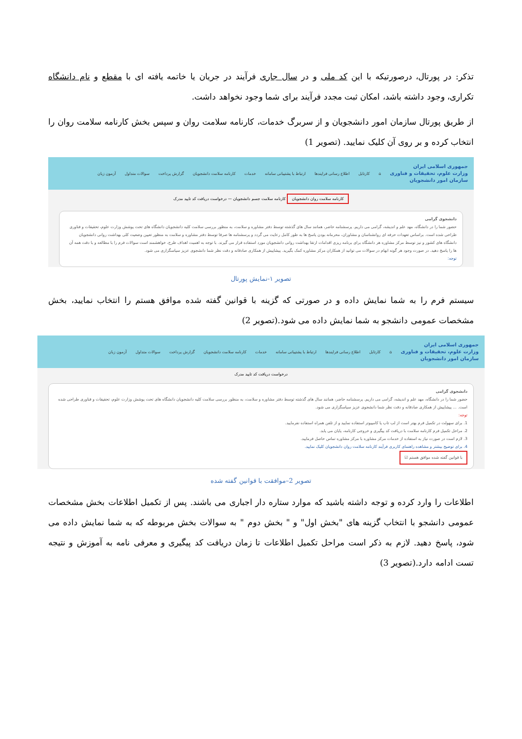تذکر: در پورتال، درصورتیکه با این کد ملی و در سال جاری فرآیند در جریان یا خاتمه یافته ای با مقطع و نام دانشگاه تکراری، وجود داشته باشد، امکان ثبت مجدد فرآیند برای شما وجود نخواهد داشت.
از طریق پورتال سازمان امور دانشجویان و از سربرگ خدمات، کارنامه سلامت روان و سپس بخش کارنامه سلامت روان را انتخاب کرده و بر روی آن کلیک نمایید. (تصویر 1)
جمهوری اسلامی ایران
وزارت علوم، تحقیقات و فناوری
سازمان امور دانشجویان ⌂ کارتابل اطلاع رسانی فرایندها ارتباط با پشتیبانی سامانه خدمات کارنامه سلامت دانشجویان گزارش پرداخت سوالات متداول آزمون زبان
کارنامه سلامت روان دانشجویان کارنامه سلامت جسم دانشجویان — درخواست دریافت کد تایید مدرک
دانشجوی گرامی
حضور شما را در دانشگاه، مهد علم و اندیشه، گرامی می داریم. پرسشنامه حاضر، همانند سال های گذشته توسط دفتر مشاوره و سلامت، به منظور بررسی سلامت کلیه دانشجویان دانشگاه های تحت پوشش وزارت علوم، تحقیقات و فناوری طراحی شده است. براساس تعهدات حرفه ای روانشناسان و مشاوران، محرمانه بودن پاسخ ها به طور کامل رعایت می گردد و پرسشنامه ها صرفا توسط دفتر مشاوره و سلامت به منظور تعیین وضعیت کلی بهداشت روانی دانشجویان دانشگاه های کشور و نیز توسط مرکز مشاوره هر دانشگاه برای برنامه ریزی اقدامات ارتقا بهداشت روانی دانشجویان مورد استفاده قرار می گیرند. با توجه به اهمیت اهداف طرح، خواهشمند است سوالات فرم را با مطالعه و با دقت همه آن ها را پاسخ دهید. در صورت وجود هر گونه ابهام در سوالات می توانید از همکاران مرکز مشاوره کمک بگیرید. پیشاپیش از همکاری صادقانه و دقت نظر شما دانشجوی عزیز سپاسگزاری می شود.
توجه:
تصویر ۱-نمایش پورتال
سیستم فرم را به شما نمایش داده و در صورتی که گزینه با قوانین گفته شده موافق هستم را انتخاب نمایید، بخش مشخصات عمومی دانشجو به شما نمایش داده می شود.(تصویر 2)
جمهوری اسلامی ایران
وزارت علوم، تحقیقات و فناوری
سازمان امور دانشجویان ⌂ کارتابل اطلاع رسانی فرایندها ارتباط با پشتیبانی سامانه خدمات کارنامه سلامت دانشجویان گزارش پرداخت سوالات متداول آزمون زبان
درخواست دریافت کد تایید مدرک
دانشجوی گرامی
حضور شما را در دانشگاه، مهد علم و اندیشه، گرامی می داریم. پرسشنامه حاضر، همانند سال های گذشته توسط دفتر مشاوره و سلامت، به منظور بررسی سلامت کلیه دانشجویان دانشگاه های تحت پوشش وزارت علوم، تحقیقات و فناوری طراحی شده است. ... پیشاپیش از همکاری صادقانه و دقت نظر شما دانشجوی عزیز سپاسگزاری می شود.
توجه:
1. برای سهولت در تکمیل فرم بهتر است از لپ تاپ یا کامپیوتر استفاده نمایید و از تلفن همراه استفاده نفرمایید.
2. مراحل تکمیل فرم کارنامه سلامت با دریافت کد پیگیری و خروجی کارنامه، پایان می یابد.
3. لازم است در صورت نیاز به استفاده از خدمات مرکز مشاوره با مرکز مشاوره تماس حاصل فرمایید.
4. برای توضیح بیشتر و مشاهده راهنمای کاربری فرآیند کارنامه سلامت روان دانشجویان کلیک نمایید.
با قوانین گفته شده موافق هستم ☑
تصویر 2–موافقت با قوانین گفته شده
اطلاعات را وارد کرده و توجه داشته باشید که موارد ستاره دار اجباری می باشند. پس از تکمیل اطلاعات بخش مشخصات عمومی دانشجو با انتخاب گزینه های "بخش اول" و " بخش دوم " به سوالات بخش مربوطه که به شما نمایش داده می شود، پاسخ دهید. لازم به ذکر است مراحل تکمیل اطلاعات تا زمان دریافت کد پیگیری و معرفی نامه به آموزش و نتیجه تست ادامه دارد.(تصویر 3)